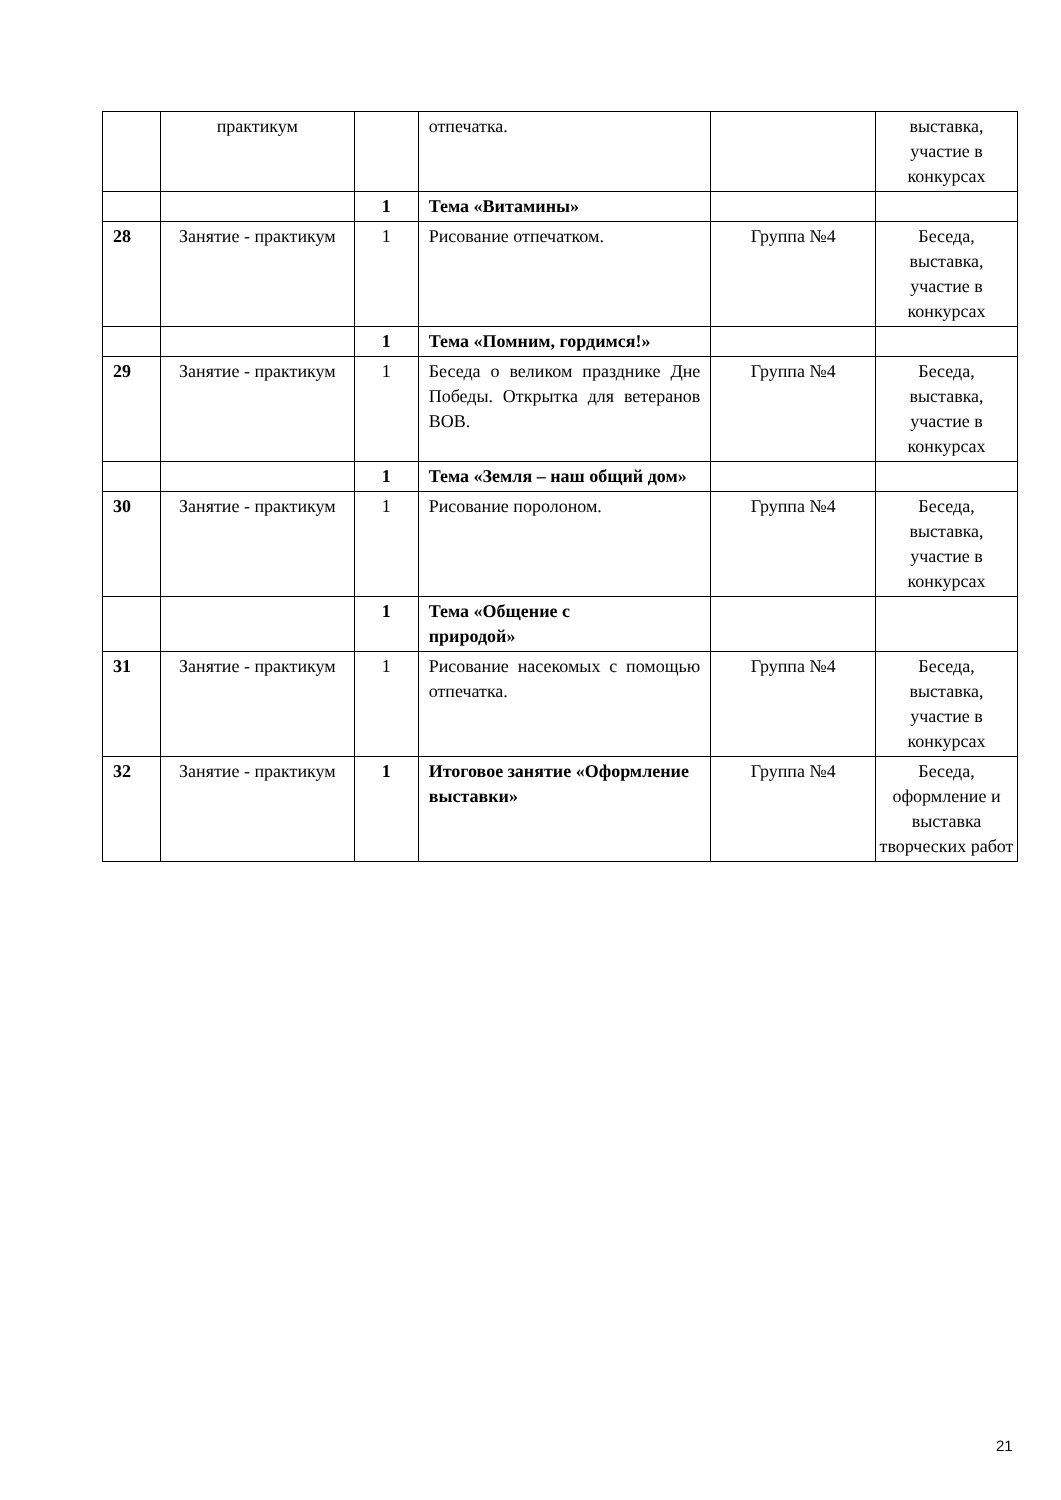| | практикум | | отпечатка. | | выставка, участие в конкурсах |
| | | 1 | Тема «Витамины» | | |
| 28 | Занятие - практикум | 1 | Рисование отпечатком. | Группа №4 | Беседа, выставка, участие в конкурсах |
| | | 1 | Тема «Помним, гордимся!» | | |
| 29 | Занятие - практикум | 1 | Беседа о великом празднике Дне Победы. Открытка для ветеранов ВОВ. | Группа №4 | Беседа, выставка, участие в конкурсах |
| | | 1 | Тема «Земля – наш общий дом» | | |
| 30 | Занятие - практикум | 1 | Рисование поролоном. | Группа №4 | Беседа, выставка, участие в конкурсах |
| | | 1 | Тема «Общение с природой» | | |
| 31 | Занятие - практикум | 1 | Рисование насекомых с помощью отпечатка. | Группа №4 | Беседа, выставка, участие в конкурсах |
| 32 | Занятие - практикум | 1 | Итоговое занятие «Оформление выставки» | Группа №4 | Беседа, оформление и выставка творческих работ |
21